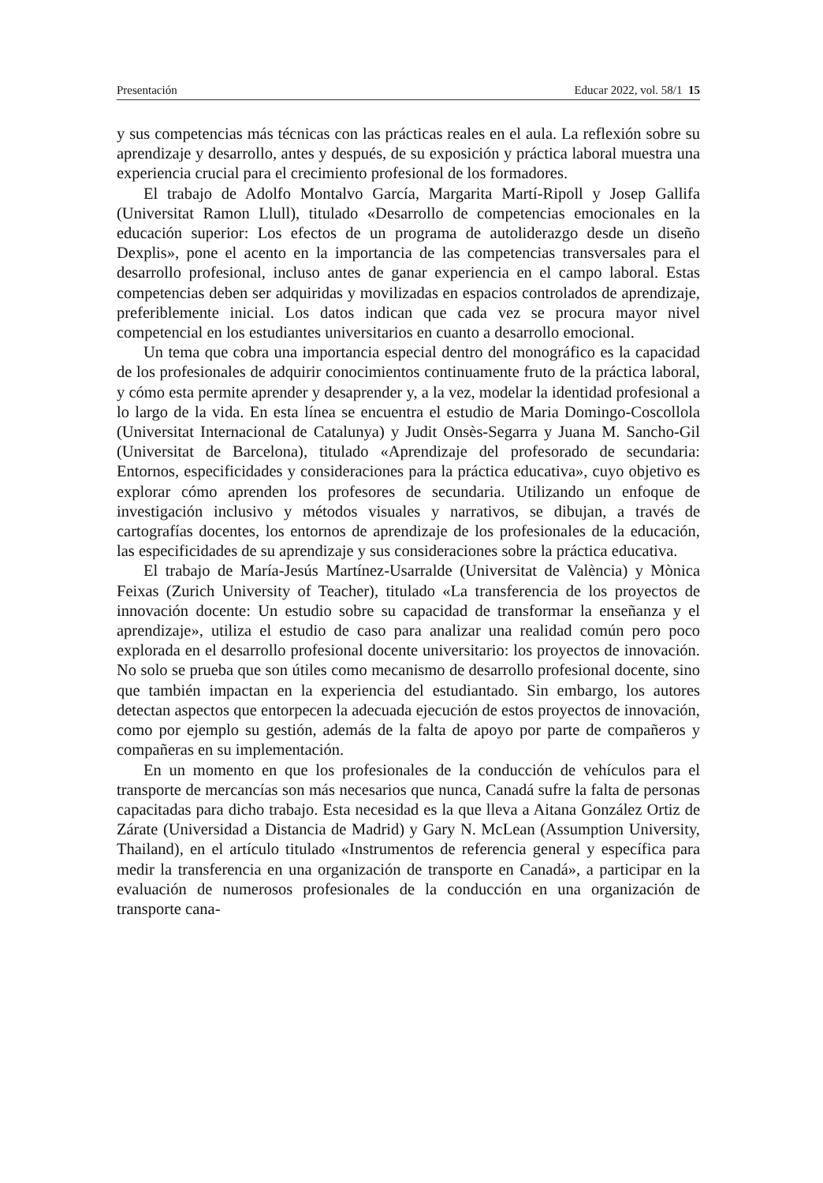Presentación Educar 2022, vol. 58/1 15
y sus competencias más técnicas con las prácticas reales en el aula. La reflexión sobre su aprendizaje y desarrollo, antes y después, de su exposición y práctica laboral muestra una experiencia crucial para el crecimiento profesional de los formadores.
El trabajo de Adolfo Montalvo García, Margarita Martí-Ripoll y Josep Gallifa (Universitat Ramon Llull), titulado «Desarrollo de competencias emocionales en la educación superior: Los efectos de un programa de autoliderazgo desde un diseño Dexplis», pone el acento en la importancia de las competencias transversales para el desarrollo profesional, incluso antes de ganar experiencia en el campo laboral. Estas competencias deben ser adquiridas y movilizadas en espacios controlados de aprendizaje, preferiblemente inicial. Los datos indican que cada vez se procura mayor nivel competencial en los estudiantes universitarios en cuanto a desarrollo emocional.
Un tema que cobra una importancia especial dentro del monográfico es la capacidad de los profesionales de adquirir conocimientos continuamente fruto de la práctica laboral, y cómo esta permite aprender y desaprender y, a la vez, modelar la identidad profesional a lo largo de la vida. En esta línea se encuentra el estudio de Maria Domingo-Coscollola (Universitat Internacional de Catalunya) y Judit Onsès-Segarra y Juana M. Sancho-Gil (Universitat de Barcelona), titulado «Aprendizaje del profesorado de secundaria: Entornos, especificidades y consideraciones para la práctica educativa», cuyo objetivo es explorar cómo aprenden los profesores de secundaria. Utilizando un enfoque de investigación inclusivo y métodos visuales y narrativos, se dibujan, a través de cartografías docentes, los entornos de aprendizaje de los profesionales de la educación, las especificidades de su aprendizaje y sus consideraciones sobre la práctica educativa.
El trabajo de María-Jesús Martínez-Usarralde (Universitat de València) y Mònica Feixas (Zurich University of Teacher), titulado «La transferencia de los proyectos de innovación docente: Un estudio sobre su capacidad de transformar la enseñanza y el aprendizaje», utiliza el estudio de caso para analizar una realidad común pero poco explorada en el desarrollo profesional docente universitario: los proyectos de innovación. No solo se prueba que son útiles como mecanismo de desarrollo profesional docente, sino que también impactan en la experiencia del estudiantado. Sin embargo, los autores detectan aspectos que entorpecen la adecuada ejecución de estos proyectos de innovación, como por ejemplo su gestión, además de la falta de apoyo por parte de compañeros y compañeras en su implementación.
En un momento en que los profesionales de la conducción de vehículos para el transporte de mercancías son más necesarios que nunca, Canadá sufre la falta de personas capacitadas para dicho trabajo. Esta necesidad es la que lleva a Aitana González Ortiz de Zárate (Universidad a Distancia de Madrid) y Gary N. McLean (Assumption University, Thailand), en el artículo titulado «Instrumentos de referencia general y específica para medir la transferencia en una organización de transporte en Canadá», a participar en la evaluación de numerosos profesionales de la conducción en una organización de transporte cana-